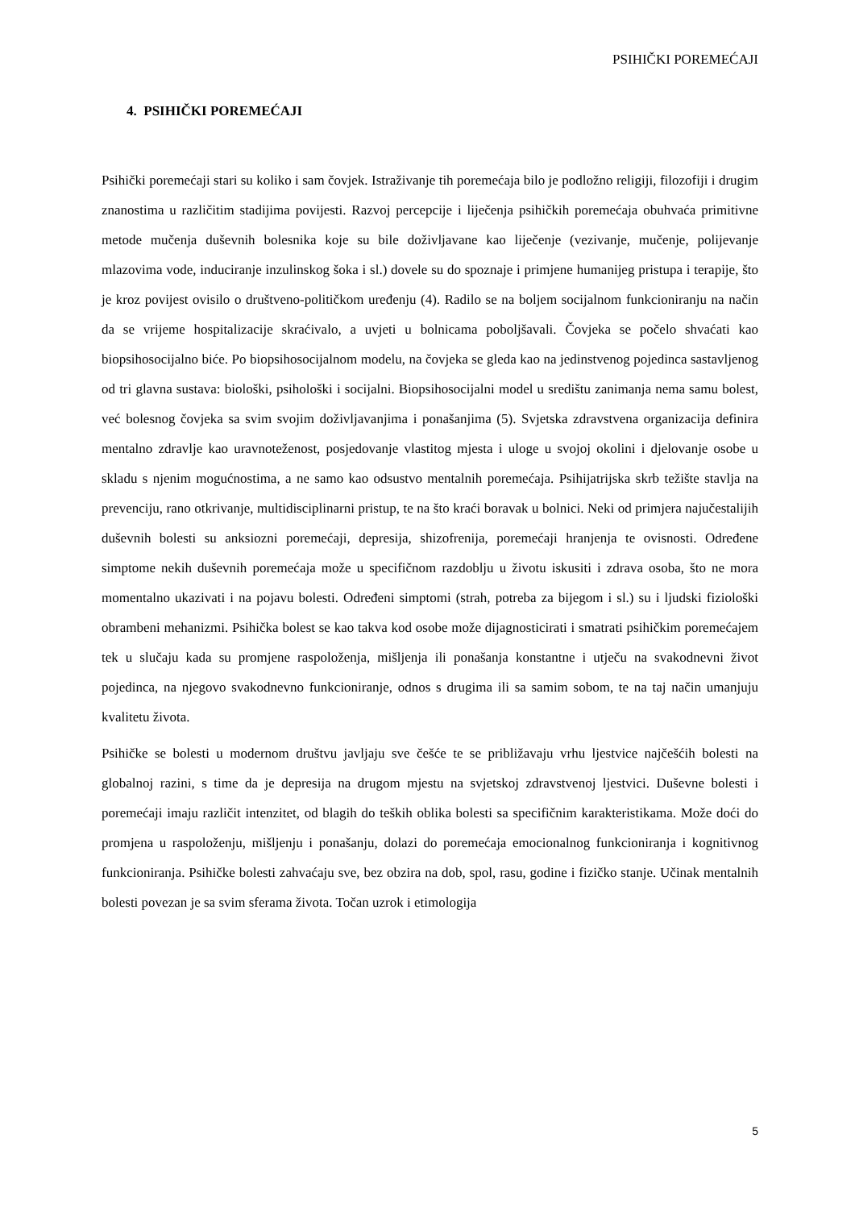PSIHIČKI POREMEĆAJI
4. PSIHIČKI POREMEĆAJI
Psihički poremećaji stari su koliko i sam čovjek. Istraživanje tih poremećaja bilo je podložno religiji, filozofiji i drugim znanostima u različitim stadijima povijesti. Razvoj percepcije i liječenja psihičkih poremećaja obuhvaća primitivne metode mučenja duševnih bolesnika koje su bile doživljavane kao liječenje (vezivanje, mučenje, polijevanje mlazovima vode, induciranje inzulinskog šoka i sl.) dovele su do spoznaje i primjene humanijeg pristupa i terapije, što je kroz povijest ovisilo o društveno-političkom uređenju (4). Radilo se na boljem socijalnom funkcioniranju na način da se vrijeme hospitalizacije skraćivalo, a uvjeti u bolnicama poboljšavali. Čovjeka se počelo shvaćati kao biopsihosocijalno biće. Po biopsihosocijalnom modelu, na čovjeka se gleda kao na jedinstvenog pojedinca sastavljenog od tri glavna sustava: biološki, psihološki i socijalni. Biopsihosocijalni model u središtu zanimanja nema samu bolest, već bolesnog čovjeka sa svim svojim doživljavanjima i ponašanjima (5). Svjetska zdravstvena organizacija definira mentalno zdravlje kao uravnoteženost, posjedovanje vlastitog mjesta i uloge u svojoj okolini i djelovanje osobe u skladu s njenim mogućnostima, a ne samo kao odsustvo mentalnih poremećaja. Psihijatrijska skrb težište stavlja na prevenciju, rano otkrivanje, multidisciplinarni pristup, te na što kraći boravak u bolnici. Neki od primjera najučestalijih duševnih bolesti su anksiozni poremećaji, depresija, shizofrenija, poremećaji hranjenja te ovisnosti. Određene simptome nekih duševnih poremećaja može u specifičnom razdoblju u životu iskusiti i zdrava osoba, što ne mora momentalno ukazivati i na pojavu bolesti. Određeni simptomi (strah, potreba za bijegom i sl.) su i ljudski fiziološki obrambeni mehanizmi. Psihička bolest se kao takva kod osobe može dijagnosticirati i smatrati psihičkim poremećajem tek u slučaju kada su promjene raspoloženja, mišljenja ili ponašanja konstantne i utječu na svakodnevni život pojedinca, na njegovo svakodnevno funkcioniranje, odnos s drugima ili sa samim sobom, te na taj način umanjuju kvalitetu života.
Psihičke se bolesti u modernom društvu javljaju sve češće te se približavaju vrhu ljestvice najčešćih bolesti na globalnoj razini, s time da je depresija na drugom mjestu na svjetskoj zdravstvenoj ljestvici. Duševne bolesti i poremećaji imaju različit intenzitet, od blagih do teških oblika bolesti sa specifičnim karakteristikama. Može doći do promjena u raspoloženju, mišljenju i ponašanju, dolazi do poremećaja emocionalnog funkcioniranja i kognitivnog funkcioniranja. Psihičke bolesti zahvaćaju sve, bez obzira na dob, spol, rasu, godine i fizičko stanje. Učinak mentalnih bolesti povezan je sa svim sferama života. Točan uzrok i etimologija
5